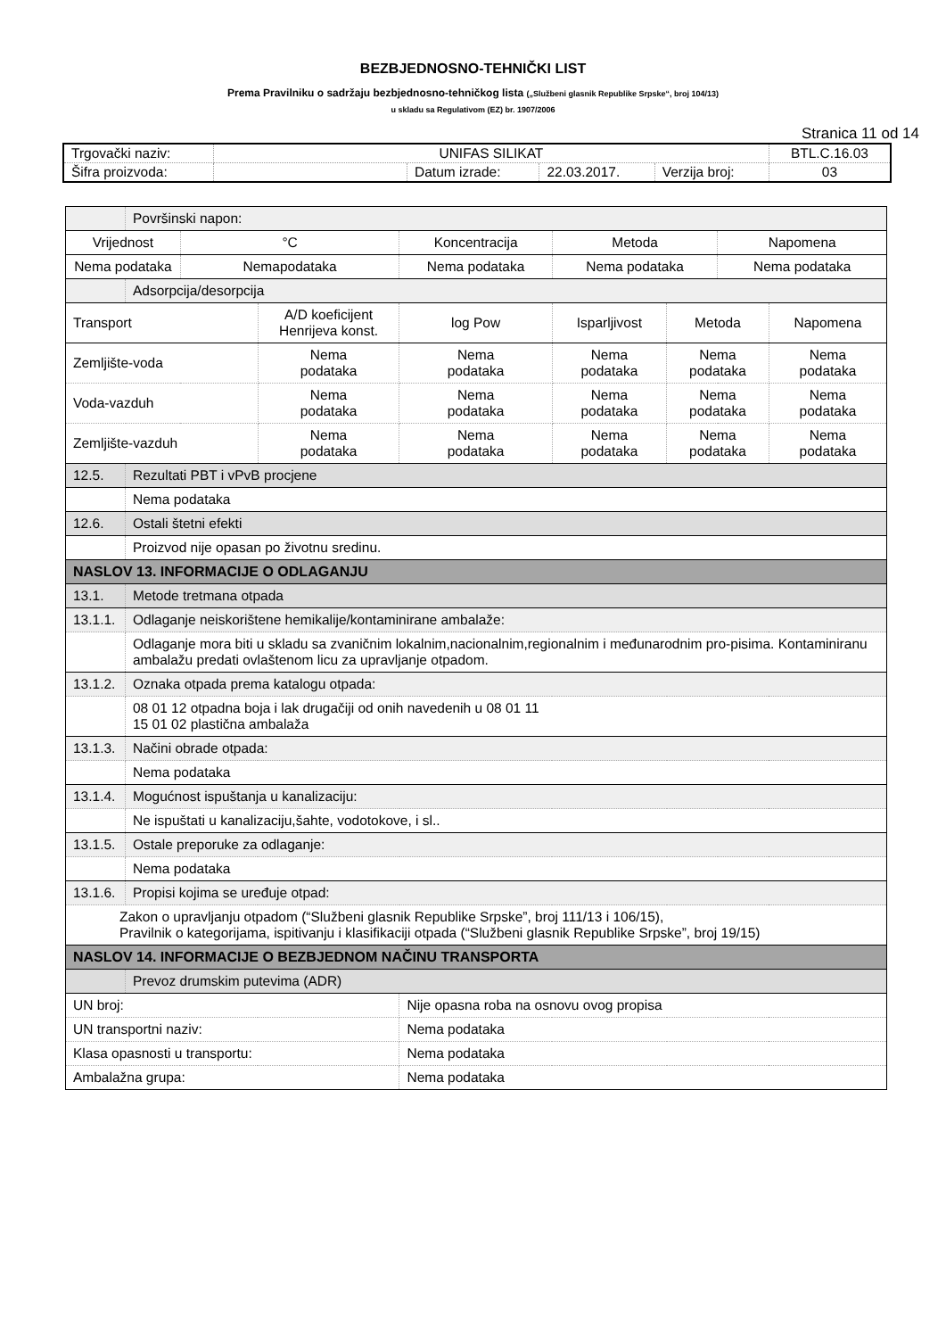BEZBJEDNOSNO-TEHNIČKI LIST
Prema Pravilniku o sadržaju bezbjednosno-tehničkog lista („Službeni glasnik Republike Srpske“, broj 104/13)
u skladu sa Regulativom (EZ) br. 1907/2006
Stranica 11 od 14
| Trgovački naziv: | UNIFAS SILIKAT | | | | BTL.C.16.03 |
| Šifra proizvoda: | | Datum izrade: | 22.03.2017. | Verzija broj: | 03 |
| | Površinski napon: | | | | | | | | |
| Vrijednost | | °C | | Koncentracija | | Metoda | | Napomena | |
| Nema podataka | | Nemapodataka | | Nema podataka | | Nema podataka | | Nema podataka | |
| | Adsorpcija/desorpcija | | | | | | | | |
| Transport | | | A/D koeficijent Henrijeva konst. | | log Pow | Isparljivost | Metoda | | Napomena |
| Zemljište-voda | | | Nema podataka | | Nema podataka | Nema podataka | Nema podataka | | Nema podataka |
| Voda-vazduh | | | Nema podataka | | Nema podataka | Nema podataka | Nema podataka | | Nema podataka |
| Zemljište-vazduh | | | Nema podataka | | Nema podataka | Nema podataka | Nema podataka | | Nema podataka |
| 12.5. | Rezultati PBT i vPvB procjene | | | | | | | | |
| | Nema podataka | | | | | | | | |
| 12.6. | Ostali štetni efekti | | | | | | | | |
| | Proizvod nije opasan po životnu sredinu. | | | | | | | | |
| NASLOV 13. INFORMACIJE O ODLAGANJU | | | | | | | | | |
| 13.1. | Metode tretmana otpada | | | | | | | | |
| 13.1.1. | Odlaganje neiskorištene hemikalije/kontaminirane ambalaže: | | | | | | | | |
| | Odlaganje mora biti u skladu sa zvaničnim lokalnim,nacionalnim,regionalnim i međunarodnim pro-pisima. Kontaminiranu ambalažu predati ovlaštenom licu za upravljanje otpadom. | | | | | | | | |
| 13.1.2. | Oznaka otpada prema katalogu otpada: | | | | | | | | |
| | 08 01 12 otpadna boja i lak drugačiji od onih navedenih u 08 01 11 15 01 02 plastična ambalaža | | | | | | | | |
| 13.1.3. | Načini obrade otpada: | | | | | | | | |
| | Nema podataka | | | | | | | | |
| 13.1.4. | Mogućnost ispuštanja u kanalizaciju: | | | | | | | | |
| | Ne ispuštati u kanalizaciju,šahte, vodotokove, i sl.. | | | | | | | | |
| 13.1.5. | Ostale preporuke za odlaganje: | | | | | | | | |
| | Nema podataka | | | | | | | | |
| 13.1.6. | Propisi kojima se uređuje otpad: | | | | | | | | |
| Zakon o upravljanju otpadom (“Službeni glasnik Republike Srpske”, broj 111/13 i 106/15), Pravilnik o kategorijama, ispitivanju i klasifikaciji otpada (“Službeni glasnik Republike Srpske”, broj 19/15) | | | | | | | | | |
| NASLOV 14. INFORMACIJE O BEZBJEDNOM NAČINU TRANSPORTA | | | | | | | | | |
| | Prevoz drumskim putevima (ADR) | | | | | | | | |
| UN broj: | | | | | Nije opasna roba na osnovu ovog propisa | | | | |
| UN transportni naziv: | | | | | Nema podataka | | | | |
| Klasa opasnosti u transportu: | | | | | Nema podataka | | | | |
| Ambalažna grupa: | | | | | Nema podataka | | | | |